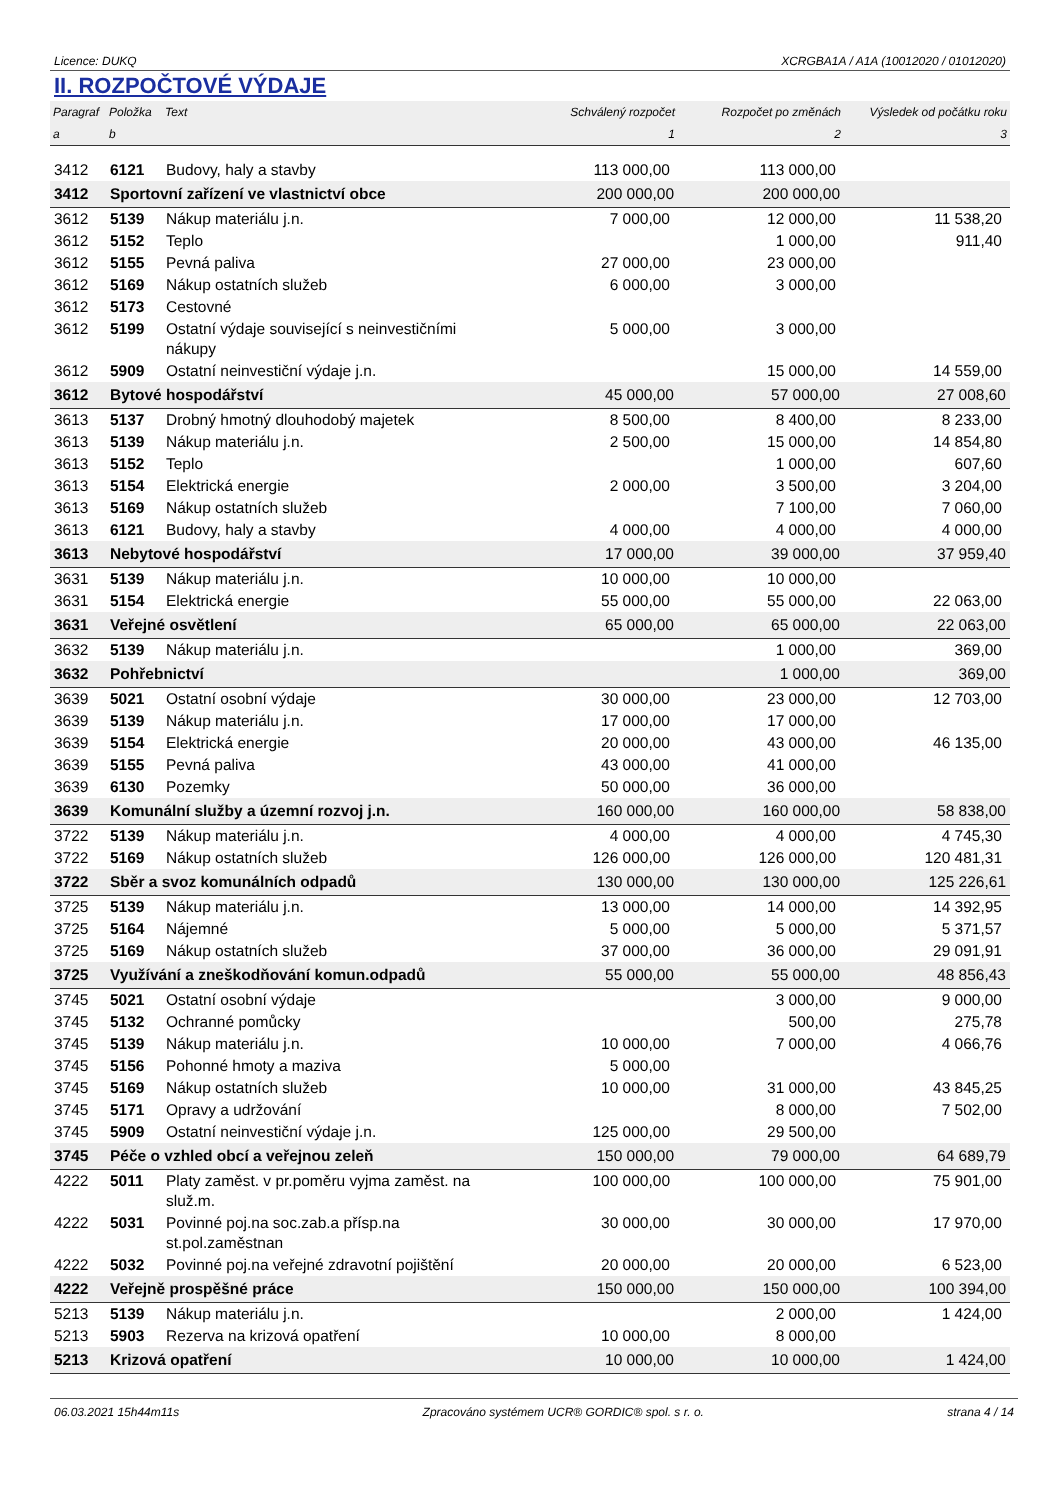Licence: DUKQ XCRGBA1A / A1A (10012020 / 01012020)
II. ROZPOČTOVÉ VÝDAJE
| Paragraf | Položka | Text | Schválený rozpočet | Rozpočet po změnách | Výsledek od počátku roku |
| --- | --- | --- | --- | --- | --- |
| a | b | | 1 | 2 | 3 |
| 3412 | 6121 | Budovy, haly a stavby | 113 000,00 | 113 000,00 | |
| 3412 | Sportovní zařízení ve vlastnictví obce | | 200 000,00 | 200 000,00 | |
| 3612 | 5139 | Nákup materiálu j.n. | 7 000,00 | 12 000,00 | 11 538,20 |
| 3612 | 5152 | Teplo | | 1 000,00 | 911,40 |
| 3612 | 5155 | Pevná paliva | 27 000,00 | 23 000,00 | |
| 3612 | 5169 | Nákup ostatních služeb | 6 000,00 | 3 000,00 | |
| 3612 | 5173 | Cestovné | | | |
| 3612 | 5199 | Ostatní výdaje související s neinvestičními nákupy | 5 000,00 | 3 000,00 | |
| 3612 | 5909 | Ostatní neinvestiční výdaje j.n. | | 15 000,00 | 14 559,00 |
| 3612 | Bytové hospodářství | | 45 000,00 | 57 000,00 | 27 008,60 |
| 3613 | 5137 | Drobný hmotný dlouhodobý majetek | 8 500,00 | 8 400,00 | 8 233,00 |
| 3613 | 5139 | Nákup materiálu j.n. | 2 500,00 | 15 000,00 | 14 854,80 |
| 3613 | 5152 | Teplo | | 1 000,00 | 607,60 |
| 3613 | 5154 | Elektrická energie | 2 000,00 | 3 500,00 | 3 204,00 |
| 3613 | 5169 | Nákup ostatních služeb | | 7 100,00 | 7 060,00 |
| 3613 | 6121 | Budovy, haly a stavby | 4 000,00 | 4 000,00 | 4 000,00 |
| 3613 | Nebytové hospodářství | | 17 000,00 | 39 000,00 | 37 959,40 |
| 3631 | 5139 | Nákup materiálu j.n. | 10 000,00 | 10 000,00 | |
| 3631 | 5154 | Elektrická energie | 55 000,00 | 55 000,00 | 22 063,00 |
| 3631 | Veřejné osvětlení | | 65 000,00 | 65 000,00 | 22 063,00 |
| 3632 | 5139 | Nákup materiálu j.n. | | 1 000,00 | 369,00 |
| 3632 | Pohřebnictví | | | 1 000,00 | 369,00 |
| 3639 | 5021 | Ostatní osobní výdaje | 30 000,00 | 23 000,00 | 12 703,00 |
| 3639 | 5139 | Nákup materiálu j.n. | 17 000,00 | 17 000,00 | |
| 3639 | 5154 | Elektrická energie | 20 000,00 | 43 000,00 | 46 135,00 |
| 3639 | 5155 | Pevná paliva | 43 000,00 | 41 000,00 | |
| 3639 | 6130 | Pozemky | 50 000,00 | 36 000,00 | |
| 3639 | Komunální služby a územní rozvoj j.n. | | 160 000,00 | 160 000,00 | 58 838,00 |
| 3722 | 5139 | Nákup materiálu j.n. | 4 000,00 | 4 000,00 | 4 745,30 |
| 3722 | 5169 | Nákup ostatních služeb | 126 000,00 | 126 000,00 | 120 481,31 |
| 3722 | Sběr a svoz komunálních odpadů | | 130 000,00 | 130 000,00 | 125 226,61 |
| 3725 | 5139 | Nákup materiálu j.n. | 13 000,00 | 14 000,00 | 14 392,95 |
| 3725 | 5164 | Nájemné | 5 000,00 | 5 000,00 | 5 371,57 |
| 3725 | 5169 | Nákup ostatních služeb | 37 000,00 | 36 000,00 | 29 091,91 |
| 3725 | Využívání a zneškodňování komun.odpadů | | 55 000,00 | 55 000,00 | 48 856,43 |
| 3745 | 5021 | Ostatní osobní výdaje | | 3 000,00 | 9 000,00 |
| 3745 | 5132 | Ochranné pomůcky | | 500,00 | 275,78 |
| 3745 | 5139 | Nákup materiálu j.n. | 10 000,00 | 7 000,00 | 4 066,76 |
| 3745 | 5156 | Pohonné hmoty a maziva | 5 000,00 | | |
| 3745 | 5169 | Nákup ostatních služeb | 10 000,00 | 31 000,00 | 43 845,25 |
| 3745 | 5171 | Opravy a udržování | | 8 000,00 | 7 502,00 |
| 3745 | 5909 | Ostatní neinvestiční výdaje j.n. | 125 000,00 | 29 500,00 | |
| 3745 | Péče o vzhled obcí a veřejnou zeleň | | 150 000,00 | 79 000,00 | 64 689,79 |
| 4222 | 5011 | Platy zaměst. v pr.poměru vyjma zaměst. na služ.m. | 100 000,00 | 100 000,00 | 75 901,00 |
| 4222 | 5031 | Povinné poj.na soc.zab.a přísp.na st.pol.zaměstnan | 30 000,00 | 30 000,00 | 17 970,00 |
| 4222 | 5032 | Povinné poj.na veřejné zdravotní pojištění | 20 000,00 | 20 000,00 | 6 523,00 |
| 4222 | Veřejně prospěšné práce | | 150 000,00 | 150 000,00 | 100 394,00 |
| 5213 | 5139 | Nákup materiálu j.n. | | 2 000,00 | 1 424,00 |
| 5213 | 5903 | Rezerva na krizová opatření | 10 000,00 | 8 000,00 | |
| 5213 | Krizová opatření | | 10 000,00 | 10 000,00 | 1 424,00 |
06.03.2021 15h44m11s Zpracováno systémem UCR® GORDIC® spol. s r. o. strana 4 / 14